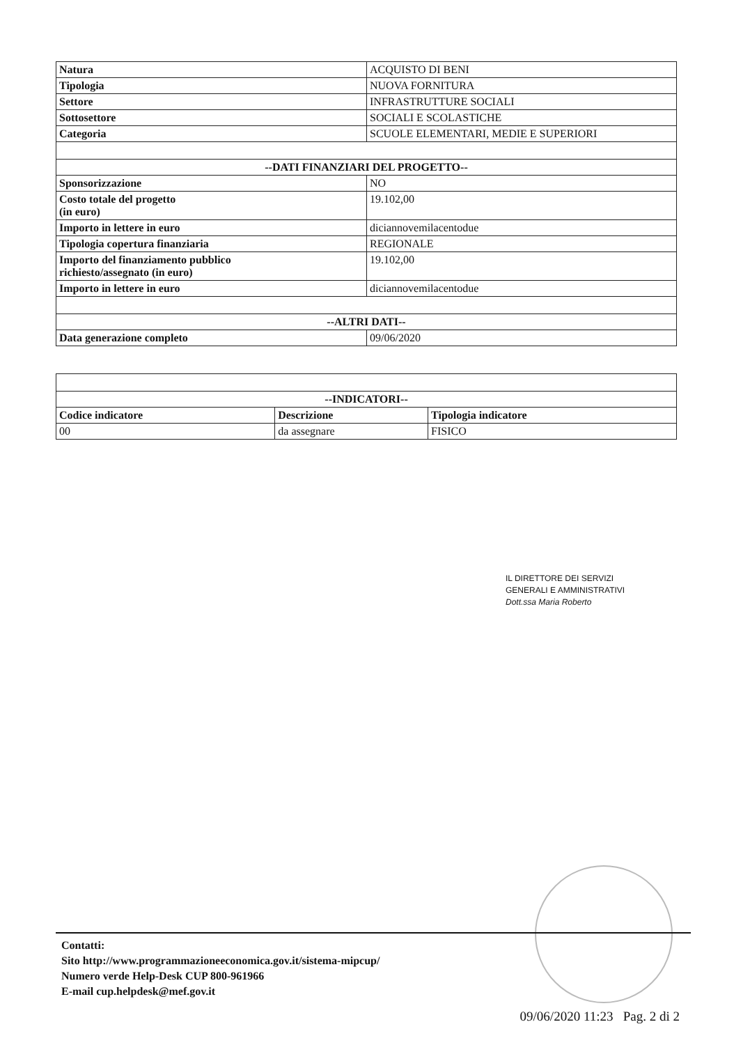| Natura | ACQUISTO DI BENI |
| Tipologia | NUOVA FORNITURA |
| Settore | INFRASTRUTTURE SOCIALI |
| Sottosettore | SOCIALI E SCOLASTICHE |
| Categoria | SCUOLE ELEMENTARI, MEDIE E SUPERIORI |
| --DATI FINANZIARI DEL PROGETTO-- | |
| Sponsorizzazione | NO |
| Costo totale del progetto (in euro) | 19.102,00 |
| Importo in lettere in euro | diciannovemilacentodue |
| Tipologia copertura finanziaria | REGIONALE |
| Importo del finanziamento pubblico richiesto/assegnato (in euro) | 19.102,00 |
| Importo in lettere in euro | diciannovemilacentodue |
| --ALTRI DATI-- | |
| Data generazione completo | 09/06/2020 |
| --INDICATORI-- | | |
| --- | --- | --- |
| Codice indicatore | Descrizione | Tipologia indicatore |
| 00 | da assegnare | FISICO |
IL DIRETTORE DEI SERVIZI
GENERALI E AMMINISTRATIVI
Dott.ssa Maria Roberto
Contatti:
Sito http://www.programmazioneeconomica.gov.it/sistema-mipcup/
Numero verde Help-Desk CUP 800-961966
E-mail cup.helpdesk@mef.gov.it
09/06/2020 11:23 Pag. 2 di 2